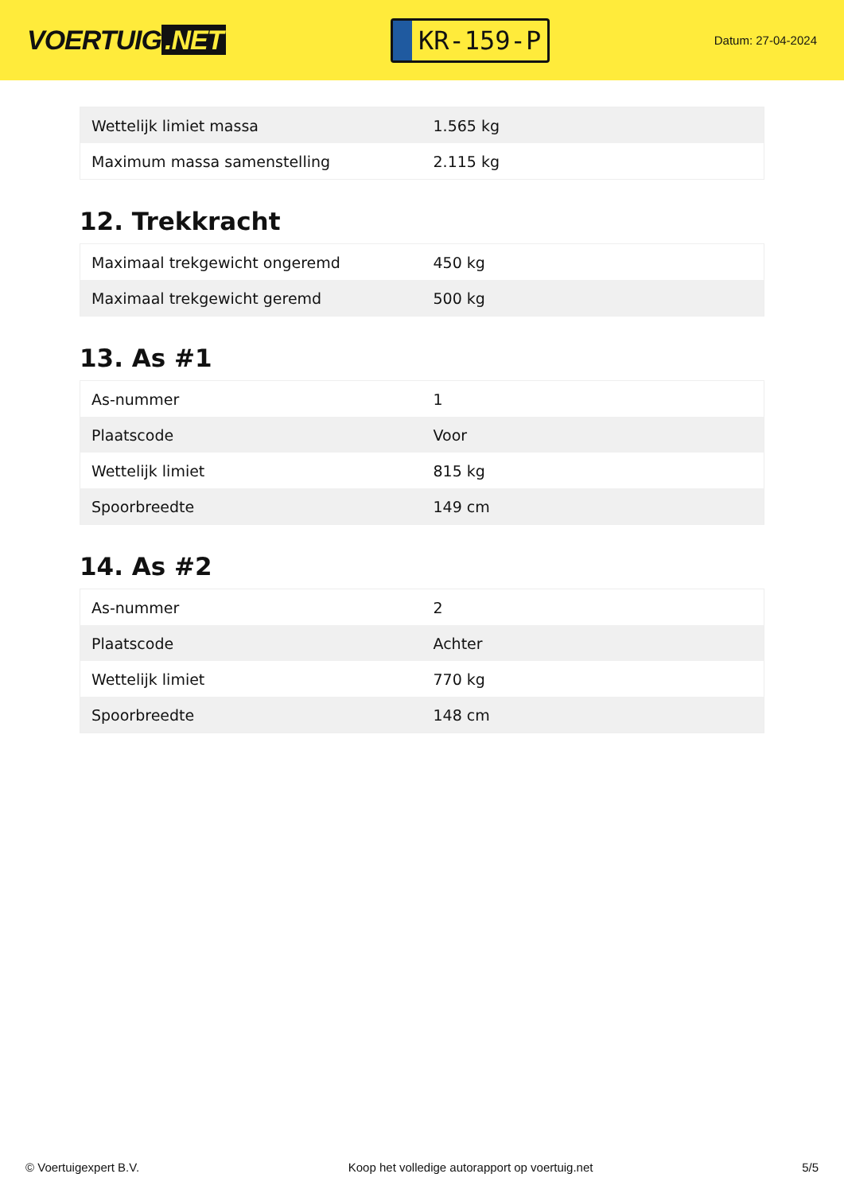VOERTUIG.NET
KR-159-P
Datum: 27-04-2024
| Wettelijk limiet massa | 1.565 kg |
| Maximum massa samenstelling | 2.115 kg |
12. Trekkracht
| Maximaal trekgewicht ongeremd | 450 kg |
| Maximaal trekgewicht geremd | 500 kg |
13. As #1
| As-nummer | 1 |
| Plaatscode | Voor |
| Wettelijk limiet | 815 kg |
| Spoorbreedte | 149 cm |
14. As #2
| As-nummer | 2 |
| Plaatscode | Achter |
| Wettelijk limiet | 770 kg |
| Spoorbreedte | 148 cm |
© Voertuigexpert B.V. Koop het volledige autorapport op voertuig.net 5/5